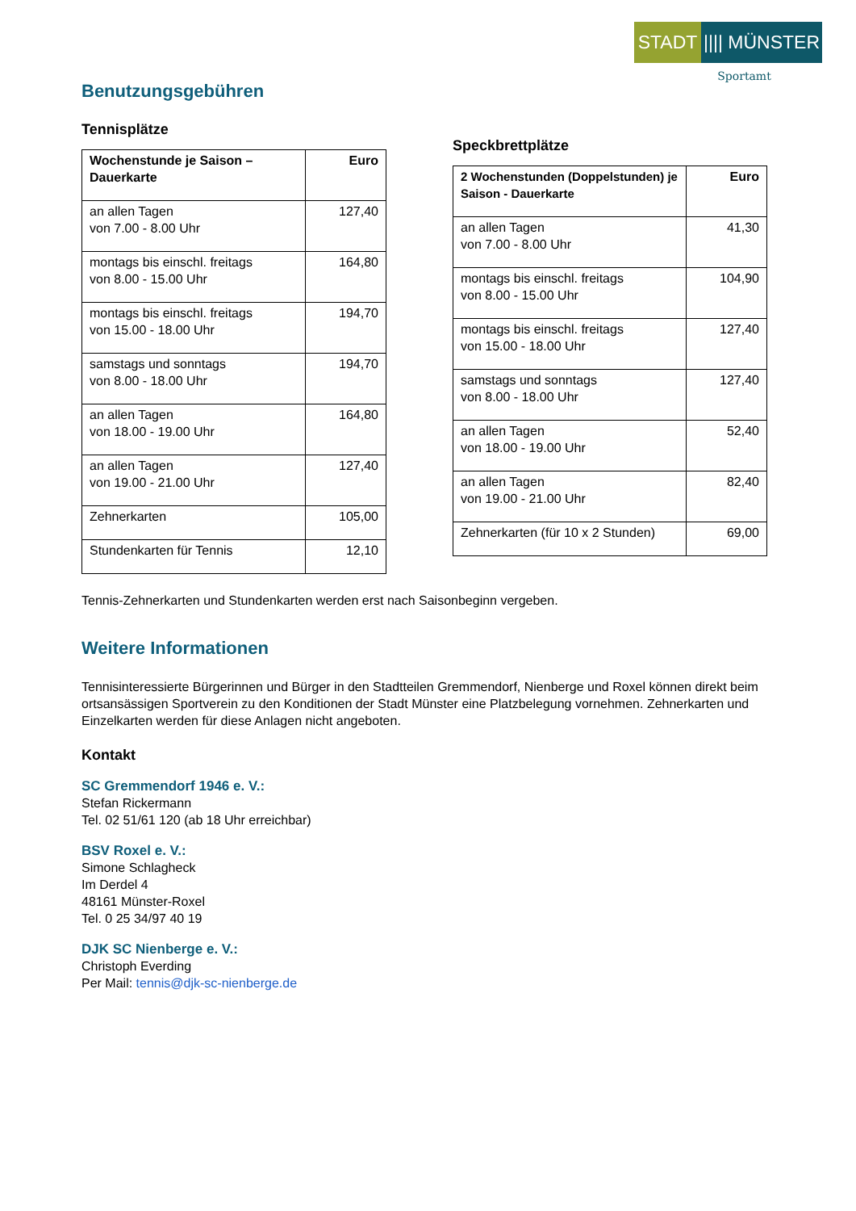STADT |||| MÜNSTER
Sportamt
Benutzungsgebühren
Tennisplätze
| Wochenstunde je Saison – Dauerkarte | Euro |
| --- | --- |
| an allen Tagen von 7.00 - 8.00 Uhr | 127,40 |
| montags bis einschl. freitags von 8.00 - 15.00 Uhr | 164,80 |
| montags bis einschl. freitags von 15.00 - 18.00 Uhr | 194,70 |
| samstags und sonntags von 8.00 - 18.00 Uhr | 194,70 |
| an allen Tagen von 18.00 - 19.00 Uhr | 164,80 |
| an allen Tagen von 19.00 - 21.00 Uhr | 127,40 |
| Zehnerkarten | 105,00 |
| Stundenkarten für Tennis | 12,10 |
Speckbrettplätze
| 2 Wochenstunden (Doppelstunden) je Saison - Dauerkarte | Euro |
| --- | --- |
| an allen Tagen von 7.00 - 8.00 Uhr | 41,30 |
| montags bis einschl. freitags von 8.00 - 15.00 Uhr | 104,90 |
| montags bis einschl. freitags von 15.00 - 18.00 Uhr | 127,40 |
| samstags und sonntags von 8.00 - 18.00 Uhr | 127,40 |
| an allen Tagen von 18.00 - 19.00 Uhr | 52,40 |
| an allen Tagen von 19.00 - 21.00 Uhr | 82,40 |
| Zehnerkarten (für 10 x 2 Stunden) | 69,00 |
Tennis-Zehnerkarten und Stundenkarten werden erst nach Saisonbeginn vergeben.
Weitere Informationen
Tennisinteressierte Bürgerinnen und Bürger in den Stadtteilen Gremmendorf, Nienberge und Roxel können direkt beim ortsansässigen Sportverein zu den Konditionen der Stadt Münster eine Platzbelegung vornehmen. Zehnerkarten und Einzelkarten werden für diese Anlagen nicht angeboten.
Kontakt
SC Gremmendorf 1946 e. V.:
Stefan Rickermann
Tel. 02 51/61 120 (ab 18 Uhr erreichbar)
BSV Roxel e. V.:
Simone Schlagheck
Im Derdel 4
48161 Münster-Roxel
Tel. 0 25 34/97 40 19
DJK SC Nienberge e. V.:
Christoph Everding
Per Mail: tennis@djk-sc-nienberge.de